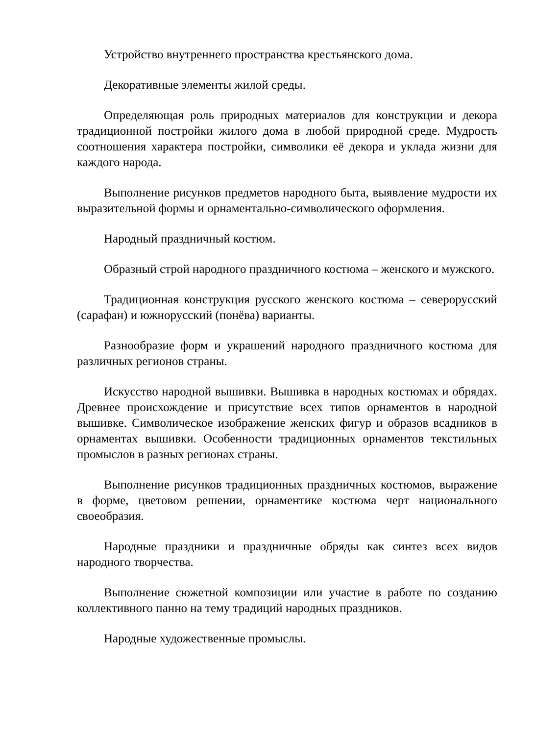Устройство внутреннего пространства крестьянского дома.
Декоративные элементы жилой среды.
Определяющая роль природных материалов для конструкции и декора традиционной постройки жилого дома в любой природной среде. Мудрость соотношения характера постройки, символики её декора и уклада жизни для каждого народа.
Выполнение рисунков предметов народного быта, выявление мудрости их выразительной формы и орнаментально-символического оформления.
Народный праздничный костюм.
Образный строй народного праздничного костюма – женского и мужского.
Традиционная конструкция русского женского костюма – северорусский (сарафан) и южнорусский (понёва) варианты.
Разнообразие форм и украшений народного праздничного костюма для различных регионов страны.
Искусство народной вышивки. Вышивка в народных костюмах и обрядах. Древнее происхождение и присутствие всех типов орнаментов в народной вышивке. Символическое изображение женских фигур и образов всадников в орнаментах вышивки. Особенности традиционных орнаментов текстильных промыслов в разных регионах страны.
Выполнение рисунков традиционных праздничных костюмов, выражение в форме, цветовом решении, орнаментике костюма черт национального своеобразия.
Народные праздники и праздничные обряды как синтез всех видов народного творчества.
Выполнение сюжетной композиции или участие в работе по созданию коллективного панно на тему традиций народных праздников.
Народные художественные промыслы.